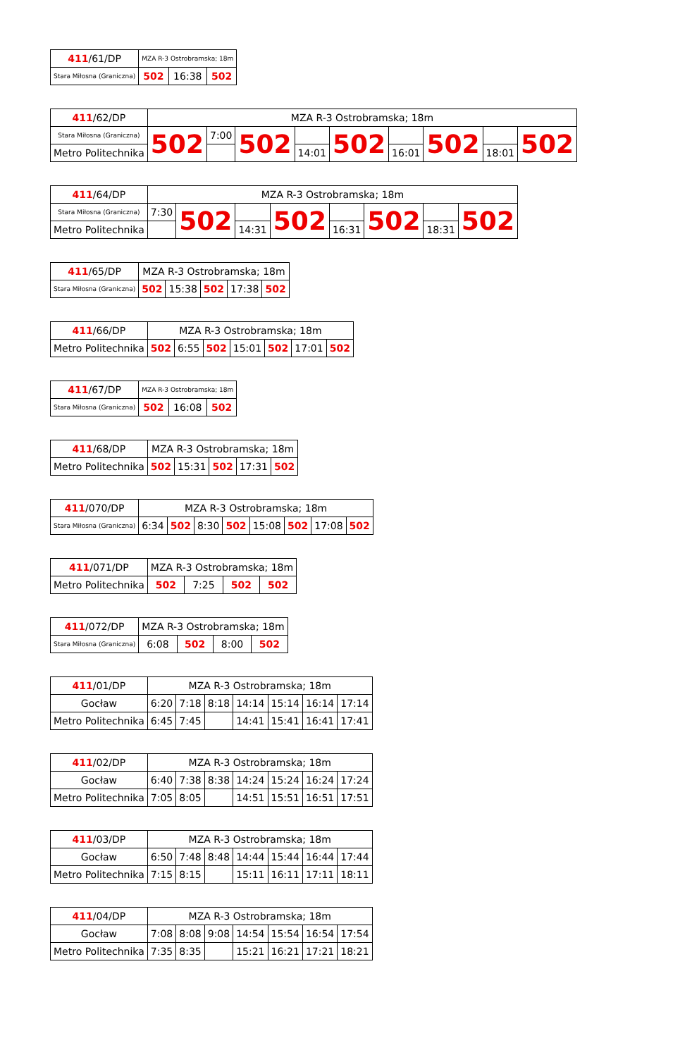| 411 /61/DP | MZA R-3 Ostrobramska; 18m | | |
| Stara Miłosna (Graniczna) | 502 | 16:38 | 502 |
| 411 /62/DP | MZA R-3 Ostrobramska; 18m | | | | | | | | |
| Stara Miłosna (Graniczna) | 502 | 7:00 | 502 | | 502 | | 502 | | 502 |
| Metro Politechnika | | | | 14:01 | | 16:01 | | 18:01 | |
| 411 /64/DP | MZA R-3 Ostrobramska; 18m | | | | | | | |
| Stara Miłosna (Graniczna) | 7:30 | 502 | | 502 | | 502 | | 502 |
| Metro Politechnika | | | 14:31 | | 16:31 | | 18:31 | |
| 411 /65/DP | MZA R-3 Ostrobramska; 18m | | | | |
| Stara Miłosna (Graniczna) | 502 | 15:38 | 502 | 17:38 | 502 |
| 411 /66/DP | MZA R-3 Ostrobramska; 18m | | | | | | |
| Metro Politechnika | 502 | 6:55 | 502 | 15:01 | 502 | 17:01 | 502 |
| 411 /67/DP | MZA R-3 Ostrobramska; 18m | | |
| Stara Miłosna (Graniczna) | 502 | 16:08 | 502 |
| 411 /68/DP | MZA R-3 Ostrobramska; 18m | | | | |
| Metro Politechnika | 502 | 15:31 | 502 | 17:31 | 502 |
| 411 /070/DP | MZA R-3 Ostrobramska; 18m | | | | | | | |
| Stara Miłosna (Graniczna) | 6:34 | 502 | 8:30 | 502 | 15:08 | 502 | 17:08 | 502 |
| 411 /071/DP | MZA R-3 Ostrobramska; 18m | | | |
| Metro Politechnika | 502 | 7:25 | 502 | 502 |
| 411 /072/DP | MZA R-3 Ostrobramska; 18m | | | |
| Stara Miłosna (Graniczna) | 6:08 | 502 | 8:00 | 502 |
| 411 /01/DP | MZA R-3 Ostrobramska; 18m | | | | | | |
| Gocław | 6:20 | 7:18 | 8:18 | 14:14 | 15:14 | 16:14 | 17:14 |
| Metro Politechnika | 6:45 | 7:45 | | 14:41 | 15:41 | 16:41 | 17:41 |
| 411 /02/DP | MZA R-3 Ostrobramska; 18m | | | | | | |
| Gocław | 6:40 | 7:38 | 8:38 | 14:24 | 15:24 | 16:24 | 17:24 |
| Metro Politechnika | 7:05 | 8:05 | | 14:51 | 15:51 | 16:51 | 17:51 |
| 411 /03/DP | MZA R-3 Ostrobramska; 18m | | | | | | |
| Gocław | 6:50 | 7:48 | 8:48 | 14:44 | 15:44 | 16:44 | 17:44 |
| Metro Politechnika | 7:15 | 8:15 | | 15:11 | 16:11 | 17:11 | 18:11 |
| 411 /04/DP | MZA R-3 Ostrobramska; 18m | | | | | | |
| Gocław | 7:08 | 8:08 | 9:08 | 14:54 | 15:54 | 16:54 | 17:54 |
| Metro Politechnika | 7:35 | 8:35 | | 15:21 | 16:21 | 17:21 | 18:21 |